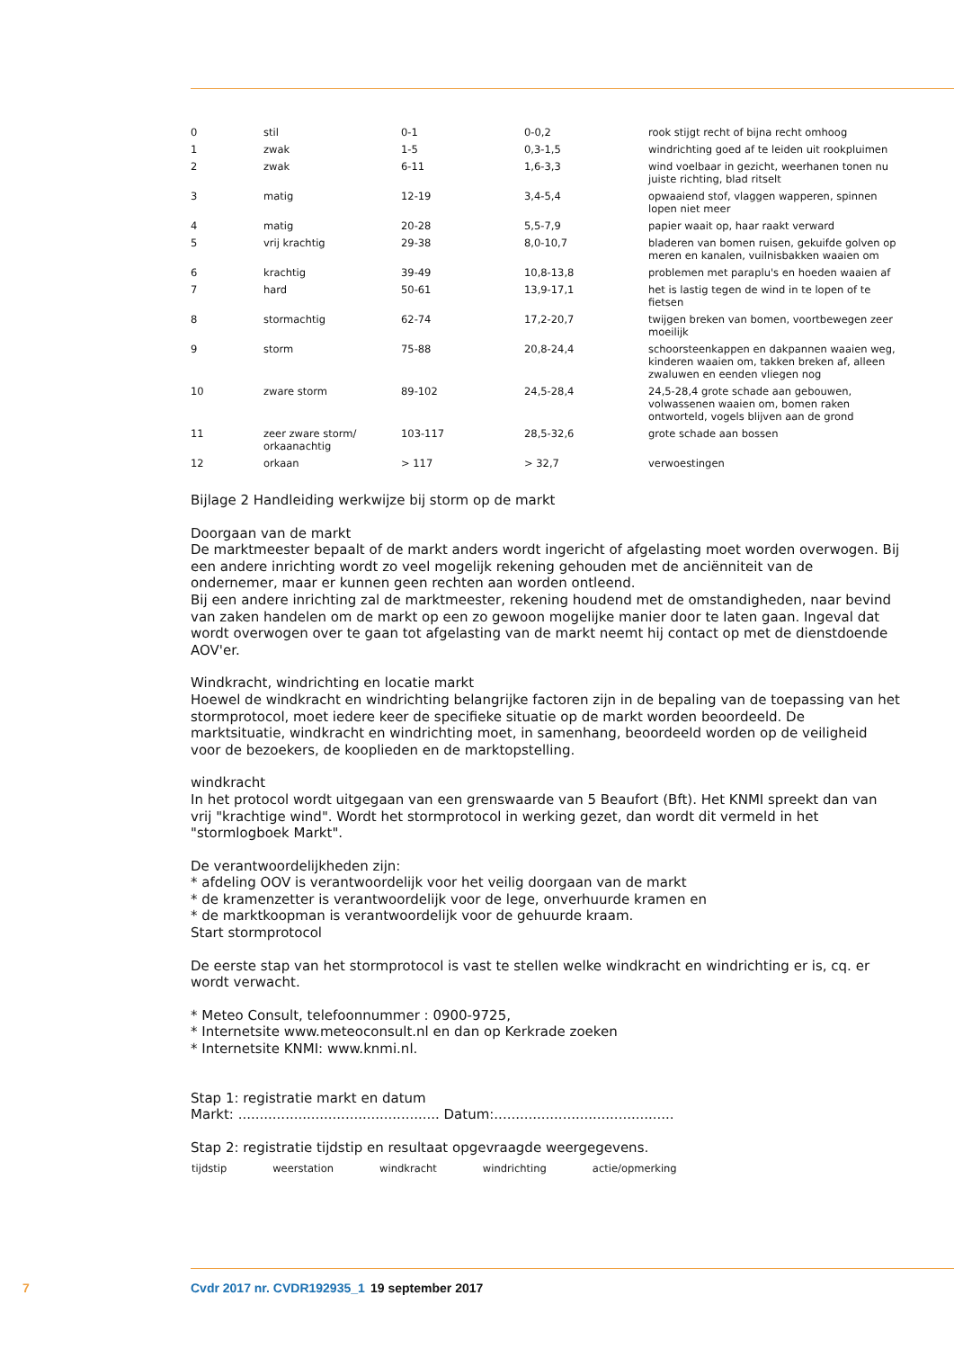| 0 | stil | 0-1 | 0-0,2 | rook stijgt recht of bijna recht omhoog |
| 1 | zwak | 1-5 | 0,3-1,5 | windrichting goed af te leiden uit rookpluimen |
| 2 | zwak | 6-11 | 1,6-3,3 | wind voelbaar in gezicht, weerhanen tonen nu juiste richting, blad ritselt |
| 3 | matig | 12-19 | 3,4-5,4 | opwaaiend stof, vlaggen wapperen, spinnen lopen niet meer |
| 4 | matig | 20-28 | 5,5-7,9 | papier waait op, haar raakt verward |
| 5 | vrij krachtig | 29-38 | 8,0-10,7 | bladeren van bomen ruisen, gekuifde golven op meren en kanalen, vuilnisbakken waaien om |
| 6 | krachtig | 39-49 | 10,8-13,8 | problemen met paraplu's en hoeden waaien af |
| 7 | hard | 50-61 | 13,9-17,1 | het is lastig tegen de wind in te lopen of te fietsen |
| 8 | stormachtig | 62-74 | 17,2-20,7 | twijgen breken van bomen, voortbewegen zeer moeilijk |
| 9 | storm | 75-88 | 20,8-24,4 | schoorsteenkappen en dakpannen waaien weg, kinderen waaien om, takken breken af, alleen zwaluwen en eenden vliegen nog |
| 10 | zware storm | 89-102 | 24,5-28,4 | 24,5-28,4 grote schade aan gebouwen, volwassenen waaien om, bomen raken ontworteld, vogels blijven aan de grond |
| 11 | zeer zware storm/ orkaanachtig | 103-117 | 28,5-32,6 | grote schade aan bossen |
| 12 | orkaan | > 117 | > 32,7 | verwoestingen |
Bijlage 2 Handleiding werkwijze bij storm op de markt
Doorgaan van de markt
De marktmeester bepaalt of de markt anders wordt ingericht of afgelasting moet worden overwogen. Bij een andere inrichting wordt zo veel mogelijk rekening gehouden met de anciënniteit van de ondernemer, maar er kunnen geen rechten aan worden ontleend.
Bij een andere inrichting zal de marktmeester, rekening houdend met de omstandigheden, naar bevind van zaken handelen om de markt op een zo gewoon mogelijke manier door te laten gaan. Ingeval dat wordt overwogen over te gaan tot afgelasting van de markt neemt hij contact op met de dienstdoende AOV'er.
Windkracht, windrichting en locatie markt
Hoewel de windkracht en windrichting belangrijke factoren zijn in de bepaling van de toepassing van het stormprotocol, moet iedere keer de specifieke situatie op de markt worden beoordeeld. De marktsituatie, windkracht en windrichting moet, in samenhang, beoordeeld worden op de veiligheid voor de bezoekers, de kooplieden en de marktopstelling.
windkracht
In het protocol wordt uitgegaan van een grenswaarde van 5 Beaufort (Bft). Het KNMI spreekt dan van vrij "krachtige wind". Wordt het stormprotocol in werking gezet, dan wordt dit vermeld in het "stormlogboek Markt".
De verantwoordelijkheden zijn:
* afdeling OOV is verantwoordelijk voor het veilig doorgaan van de markt
* de kramenzetter is verantwoordelijk voor de lege, onverhuurde kramen en
* de marktkoopman is verantwoordelijk voor de gehuurde kraam.
Start stormprotocol
De eerste stap van het stormprotocol is vast te stellen welke windkracht en windrichting er is, cq. er wordt verwacht.
* Meteo Consult, telefoonnummer : 0900-9725,
* Internetsite www.meteoconsult.nl en dan op Kerkrade zoeken
* Internetsite KNMI: www.knmi.nl.
Stap 1: registratie markt en datum
Markt: ............................................... Datum:..........................................
Stap 2: registratie tijdstip en resultaat opgevraagde weergegevens.
| tijdstip | weerstation | windkracht | windrichting | actie/opmerking |
| --- | --- | --- | --- | --- |
7 Cvdr 2017 nr. CVDR192935_1 19 september 2017